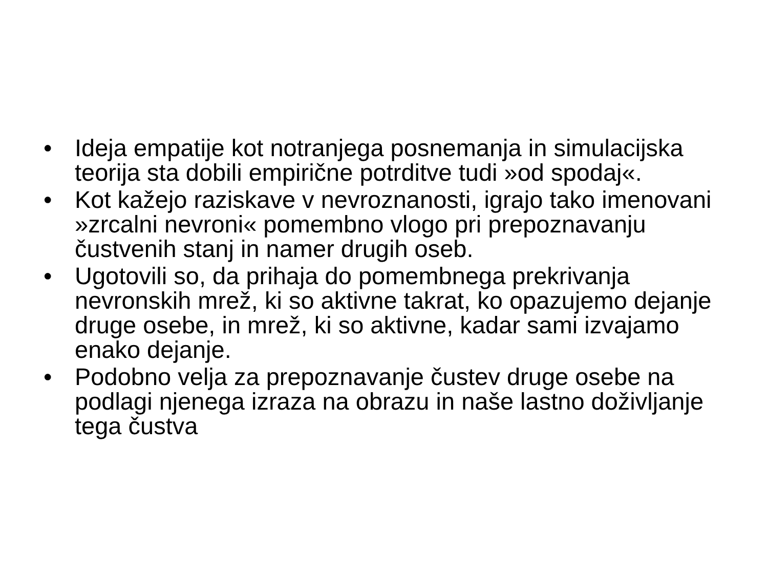• Ideja empatije kot notranjega posnemanja in simulacijska teorija sta dobili empirične potrditve tudi »od spodaj«.
• Kot kažejo raziskave v nevroznanosti, igrajo tako imenovani »zrcalni nevroni« pomembno vlogo pri prepoznavanju čustvenih stanj in namer drugih oseb.
• Ugotovili so, da prihaja do pomembnega prekrivanja nevronskih mrež, ki so aktivne takrat, ko opazujemo dejanje druge osebe, in mrež, ki so aktivne, kadar sami izvajamo enako dejanje.
• Podobno velja za prepoznavanje čustev druge osebe na podlagi njenega izraza na obrazu in naše lastno doživljanje tega čustva